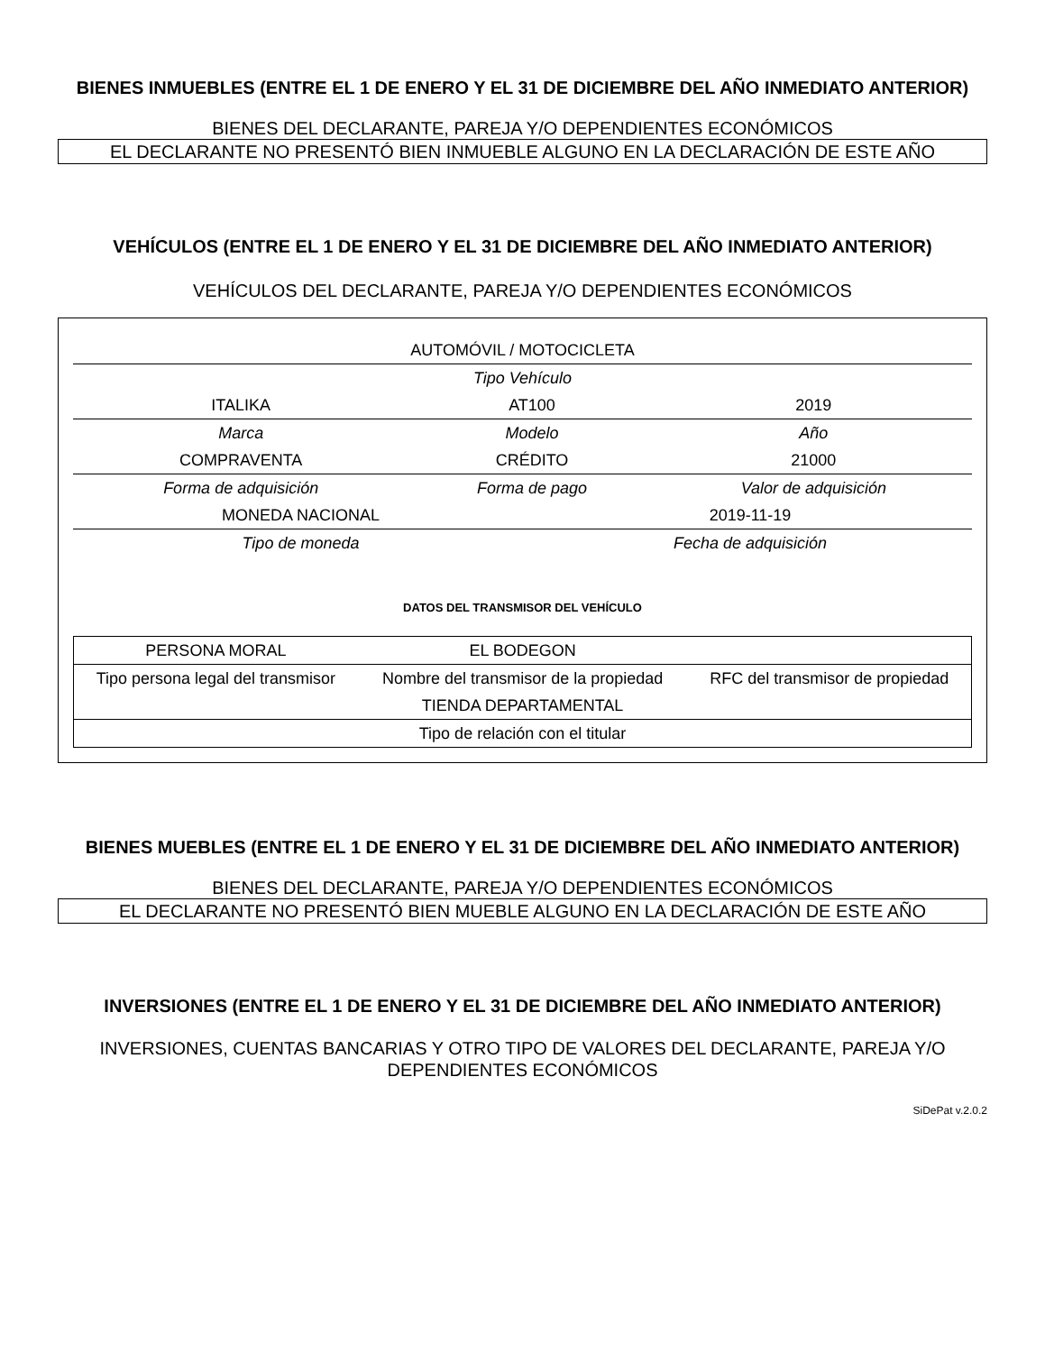BIENES INMUEBLES (ENTRE EL 1 DE ENERO Y EL 31 DE DICIEMBRE DEL AÑO INMEDIATO ANTERIOR)
BIENES DEL DECLARANTE, PAREJA Y/O DEPENDIENTES ECONÓMICOS
EL DECLARANTE NO PRESENTÓ BIEN INMUEBLE ALGUNO EN LA DECLARACIÓN DE ESTE AÑO
VEHÍCULOS (ENTRE EL 1 DE ENERO Y EL 31 DE DICIEMBRE DEL AÑO INMEDIATO ANTERIOR)
VEHÍCULOS DEL DECLARANTE, PAREJA Y/O DEPENDIENTES ECONÓMICOS
| AUTOMÓVIL / MOTOCICLETA | | |
| Tipo Vehículo | | |
| ITALIKA | AT100 | 2019 |
| Marca | Modelo | Año |
| COMPRAVENTA | CRÉDITO | 21000 |
| Forma de adquisición | Forma de pago | Valor de adquisición |
| MONEDA NACIONAL | 2019-11-19 |
| Tipo de moneda | Fecha de adquisición |
DATOS DEL TRANSMISOR DEL VEHÍCULO
| PERSONA MORAL | EL BODEGON | |
| Tipo persona legal del transmisor | Nombre del transmisor de la propiedad | RFC del transmisor de propiedad |
| TIENDA DEPARTAMENTAL | | |
| Tipo de relación con el titular | | |
BIENES MUEBLES (ENTRE EL 1 DE ENERO Y EL 31 DE DICIEMBRE DEL AÑO INMEDIATO ANTERIOR)
BIENES DEL DECLARANTE, PAREJA Y/O DEPENDIENTES ECONÓMICOS
EL DECLARANTE NO PRESENTÓ BIEN MUEBLE ALGUNO EN LA DECLARACIÓN DE ESTE AÑO
INVERSIONES (ENTRE EL 1 DE ENERO Y EL 31 DE DICIEMBRE DEL AÑO INMEDIATO ANTERIOR)
INVERSIONES, CUENTAS BANCARIAS Y OTRO TIPO DE VALORES DEL DECLARANTE, PAREJA Y/O DEPENDIENTES ECONÓMICOS
SiDePat v.2.0.2